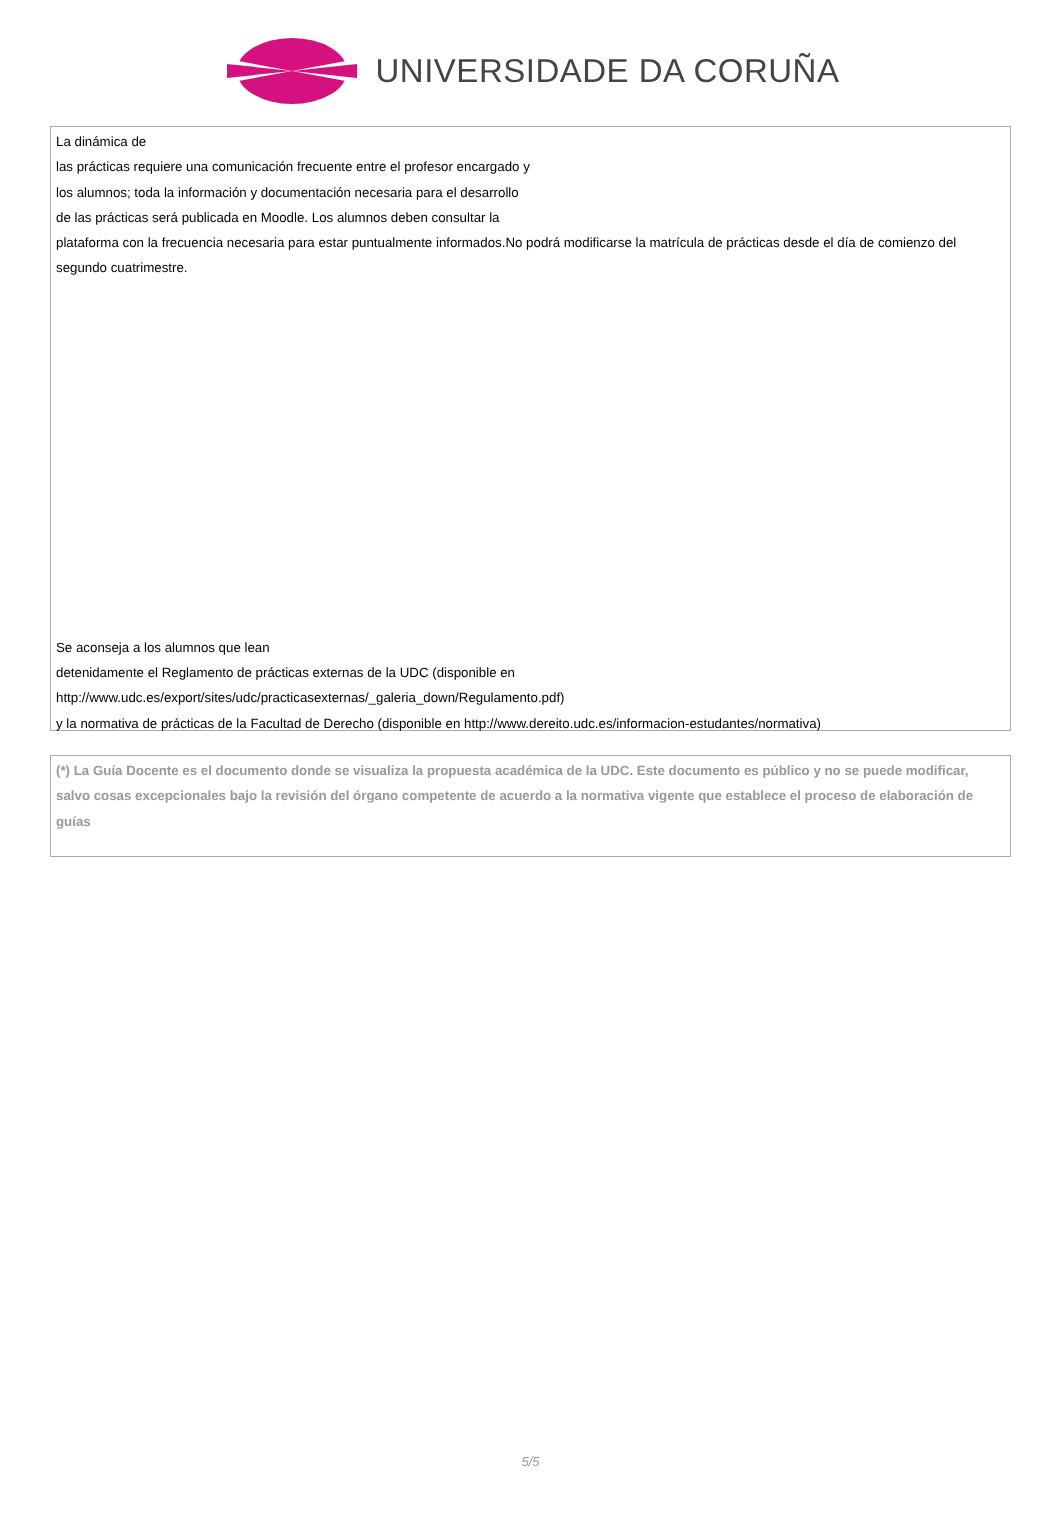UNIVERSIDADE DA CORUÑA
La dinámica de
las prácticas requiere una comunicación frecuente entre el profesor encargado y
los alumnos; toda la información y documentación necesaria para el desarrollo
de las prácticas será publicada en Moodle. Los alumnos deben consultar la
plataforma con la frecuencia necesaria para estar puntualmente informados.No podrá modificarse la matrícula de prácticas desde el día de comienzo del segundo cuatrimestre.
Se aconseja a los alumnos que lean
detenidamente el Reglamento de prácticas externas de la UDC (disponible en
http://www.udc.es/export/sites/udc/practicasexternas/_galeria_down/Regulamento.pdf)
y la normativa de prácticas de la Facultad de Derecho (disponible en http://www.dereito.udc.es/informacion-estudantes/normativa)
(*) La Guía Docente es el documento donde se visualiza la propuesta académica de la UDC. Este documento es público y no se puede modificar, salvo cosas excepcionales bajo la revisión del órgano competente de acuerdo a la normativa vigente que establece el proceso de elaboración de guías
5/5